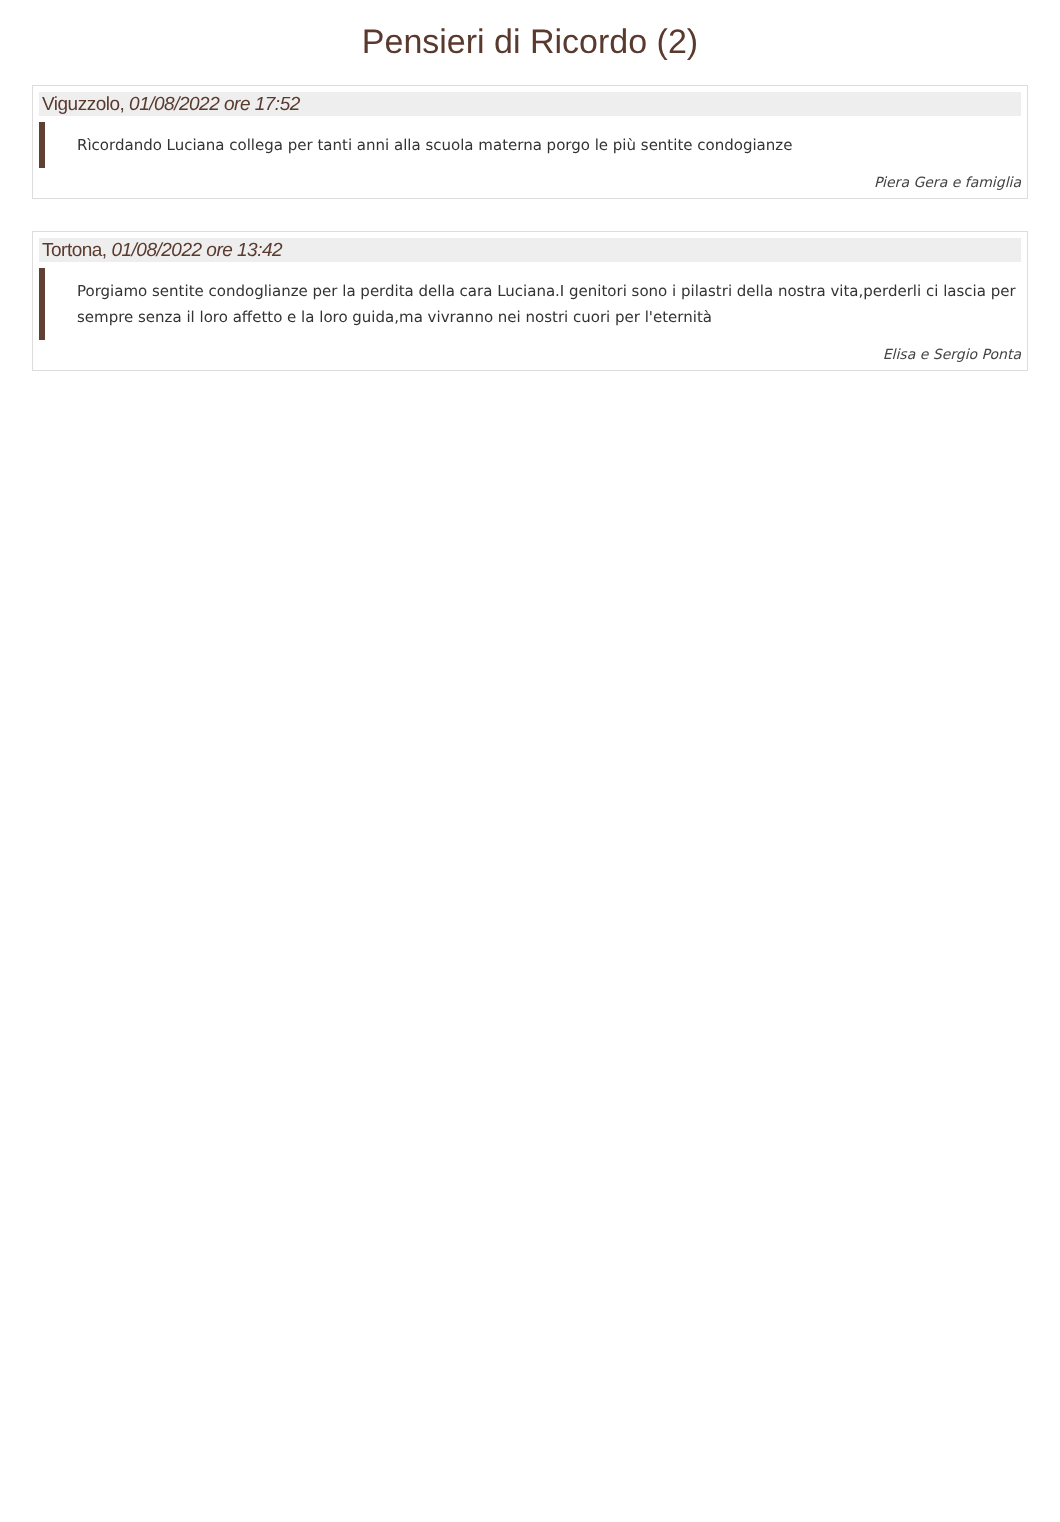Pensieri di Ricordo (2)
Viguzzolo, 01/08/2022 ore 17:52
Rìcordando Luciana collega per tanti anni alla scuola materna porgo le più sentite condogianze
Piera Gera e famiglia
Tortona, 01/08/2022 ore 13:42
Porgiamo sentite condoglianze per la perdita della cara Luciana.I genitori sono i pilastri della nostra vita,perderli ci lascia per sempre senza il loro affetto e la loro guida,ma vivranno nei nostri cuori per l'eternità
Elisa e Sergio Ponta